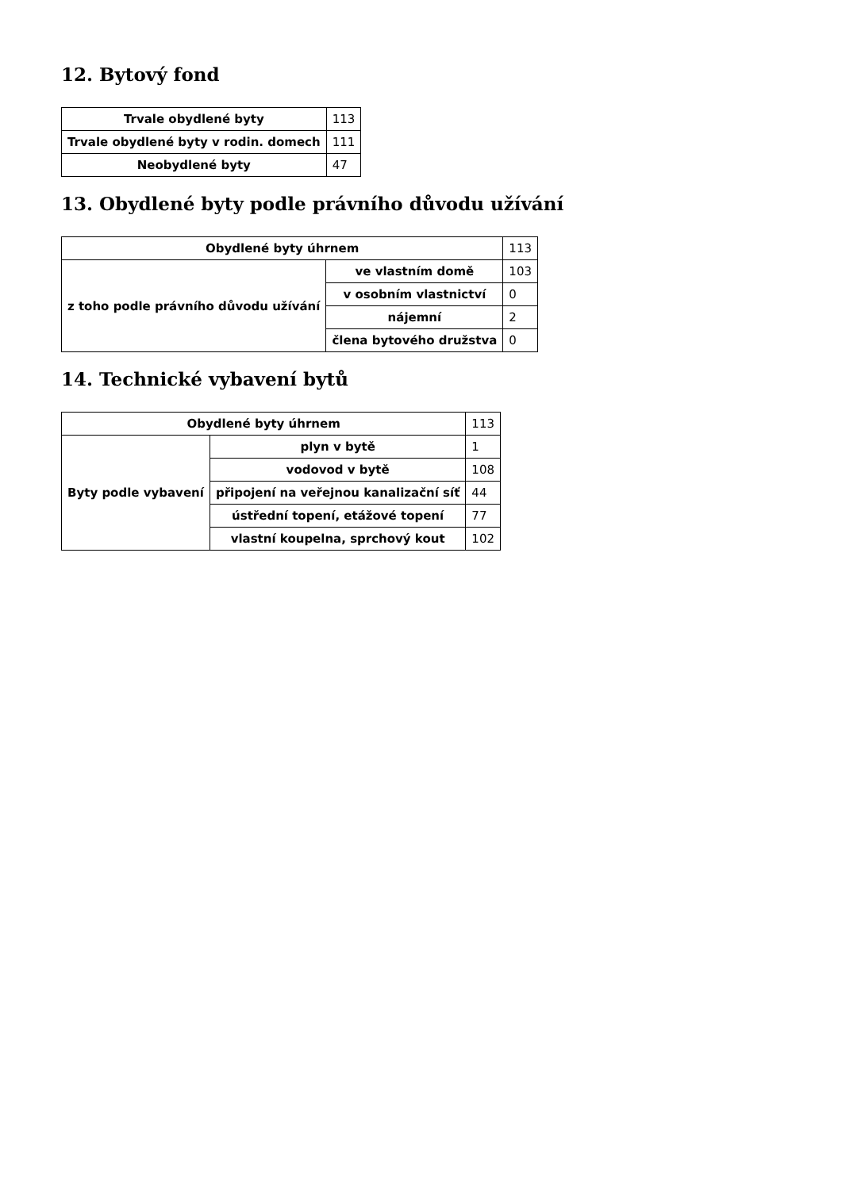12. Bytový fond
| Trvale obydlené byty | 113 |
| Trvale obydlené byty v rodin. domech | 111 |
| Neobydlené byty | 47 |
13. Obydlené byty podle právního důvodu užívání
| Obydlené byty úhrnem | | 113 |
| z toho podle právního důvodu užívání | ve vlastním domě | 103 |
| | v osobním vlastnictví | 0 |
| | nájemní | 2 |
| | člena bytového družstva | 0 |
14. Technické vybavení bytů
| Obydlené byty úhrnem | | 113 |
| Byty podle vybavení | plyn v bytě | 1 |
| | vodovod v bytě | 108 |
| | připojení na veřejnou kanalizační síť | 44 |
| | ústřední topení, etážové topení | 77 |
| | vlastní koupelna, sprchový kout | 102 |